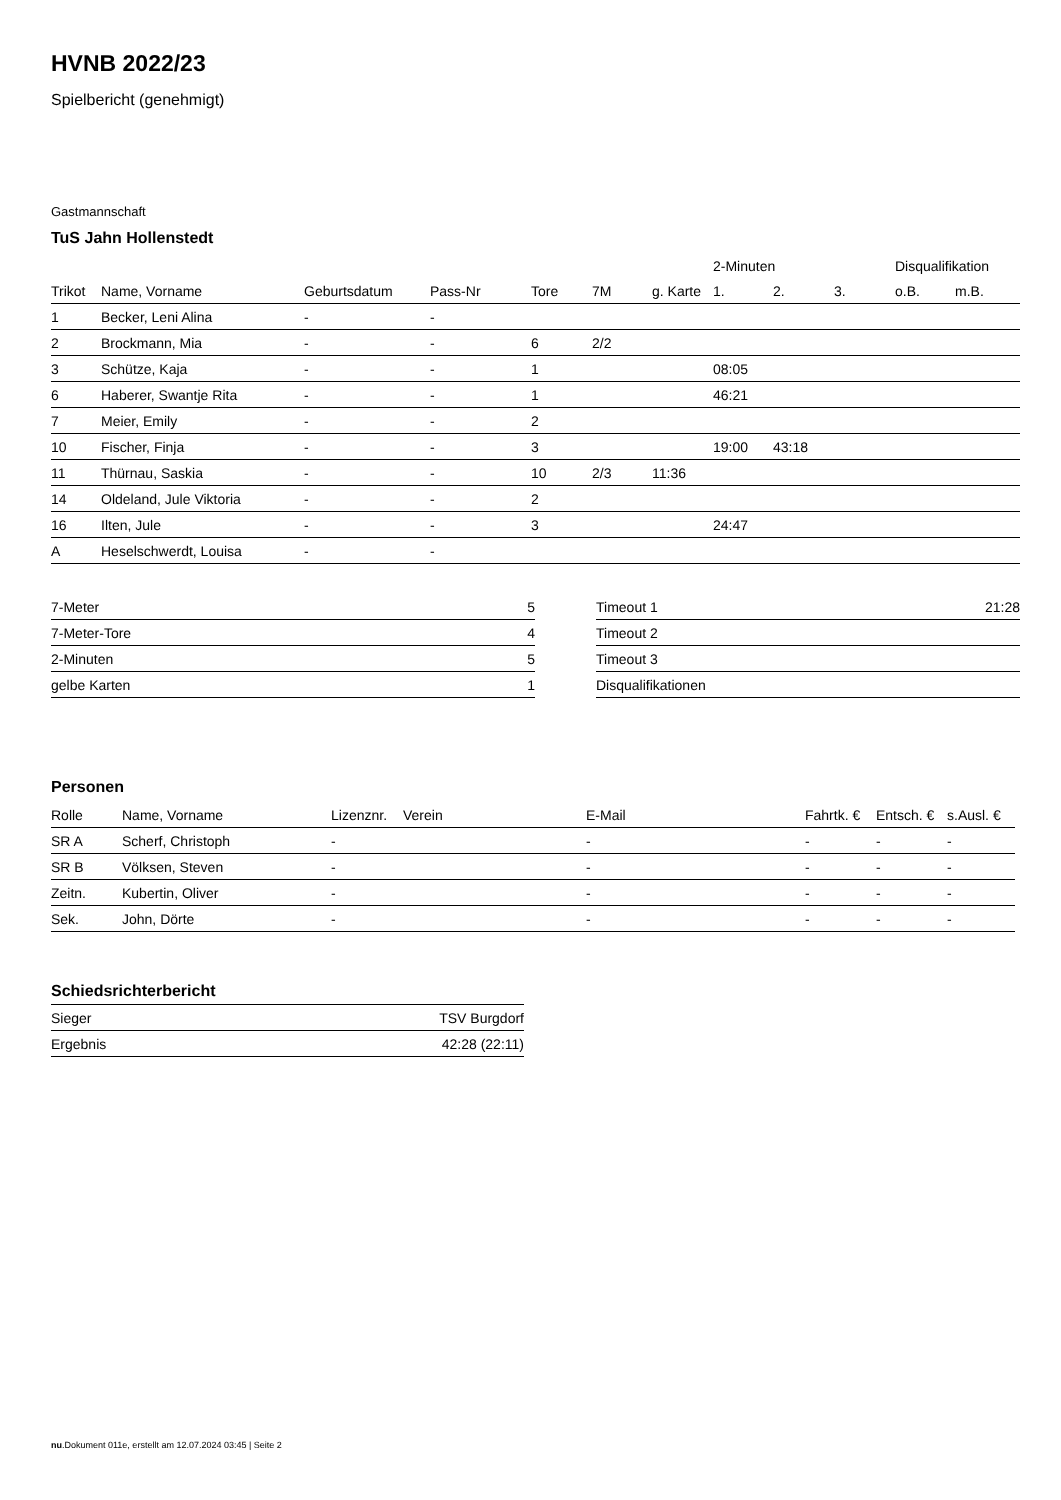HVNB 2022/23
Spielbericht (genehmigt)
Gastmannschaft
TuS Jahn Hollenstedt
| | | | | | | | 2-Minuten | | | Disqualifikation | |
| --- | --- | --- | --- | --- | --- | --- | --- | --- | --- | --- | --- |
| Trikot | Name, Vorname | Geburtsdatum | Pass-Nr | Tore | 7M | g. Karte | 1. | 2. | 3. | o.B. | m.B. |
| 1 | Becker, Leni Alina | - | - | | | | | | | | |
| 2 | Brockmann, Mia | - | - | 6 | 2/2 | | | | | | |
| 3 | Schütze, Kaja | - | - | 1 | | | 08:05 | | | | |
| 6 | Haberer, Swantje Rita | - | - | 1 | | | 46:21 | | | | |
| 7 | Meier, Emily | - | - | 2 | | | | | | | |
| 10 | Fischer, Finja | - | - | 3 | | | 19:00 | 43:18 | | | |
| 11 | Thürnau, Saskia | - | - | 10 | 2/3 | 11:36 | | | | | |
| 14 | Oldeland, Jule Viktoria | - | - | 2 | | | | | | | |
| 16 | Ilten, Jule | - | - | 3 | | | 24:47 | | | | |
| A | Heselschwerdt, Louisa | - | - | | | | | | | | |
| 7-Meter | 5 |
| 7-Meter-Tore | 4 |
| 2-Minuten | 5 |
| gelbe Karten | 1 |
| Timeout 1 | 21:28 |
| Timeout 2 | |
| Timeout 3 | |
| Disqualifikationen | |
Personen
| Rolle | Name, Vorname | Lizenznr. | Verein | E-Mail | Fahrtk. € | Entsch. € | s.Ausl. € |
| --- | --- | --- | --- | --- | --- | --- | --- |
| SR A | Scherf, Christoph | - | | - | - | - | - |
| SR B | Völksen, Steven | - | | - | - | - | - |
| Zeitn. | Kubertin, Oliver | - | | - | - | - | - |
| Sek. | John, Dörte | - | | - | - | - | - |
Schiedsrichterbericht
| Sieger | TSV Burgdorf |
| Ergebnis | 42:28 (22:11) |
nu.Dokument 011e, erstellt am 12.07.2024 03:45 | Seite 2